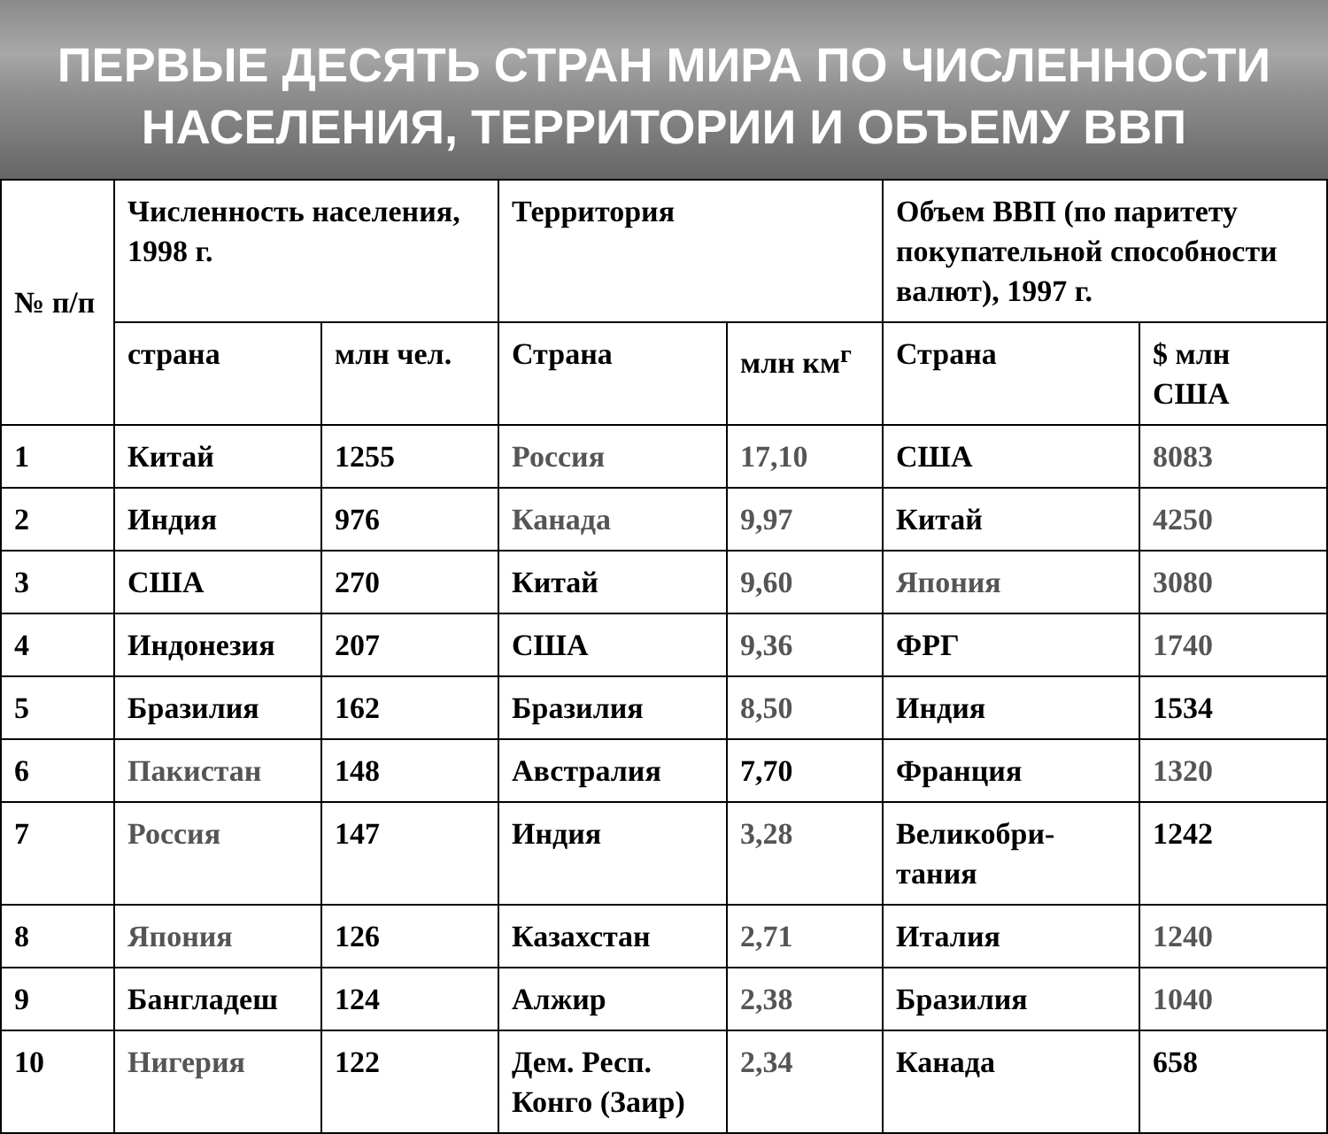ПЕРВЫЕ ДЕСЯТЬ СТРАН МИРА ПО ЧИСЛЕННОСТИ
НАСЕЛЕНИЯ, ТЕРРИТОРИИ И ОБЪЕМУ ВВП
| № п/п | Численность населения, 1998 г. | | Территория | | Объем ВВП (по паритету покупательной способности валют), 1997 г. | |
| --- | --- | --- | --- | --- | --- | --- |
| | страна | млн чел. | Страна | млн км<sup>г</sup> | Страна | $ млн США |
| 1 | Китай | 1255 | Россия | 17,10 | США | 8083 |
| 2 | Индия | 976 | Канада | 9,97 | Китай | 4250 |
| 3 | США | 270 | Китай | 9,60 | Япония | 3080 |
| 4 | Индонезия | 207 | США | 9,36 | ФРГ | 1740 |
| 5 | Бразилия | 162 | Бразилия | 8,50 | Индия | 1534 |
| 6 | Пакистан | 148 | Австралия | 7,70 | Франция | 1320 |
| 7 | Россия | 147 | Индия | 3,28 | Великобри-тания | 1242 |
| 8 | Япония | 126 | Казахстан | 2,71 | Италия | 1240 |
| 9 | Бангладеш | 124 | Алжир | 2,38 | Бразилия | 1040 |
| 10 | Нигерия | 122 | Дем. Респ. Конго (Заир) | 2,34 | Канада | 658 |